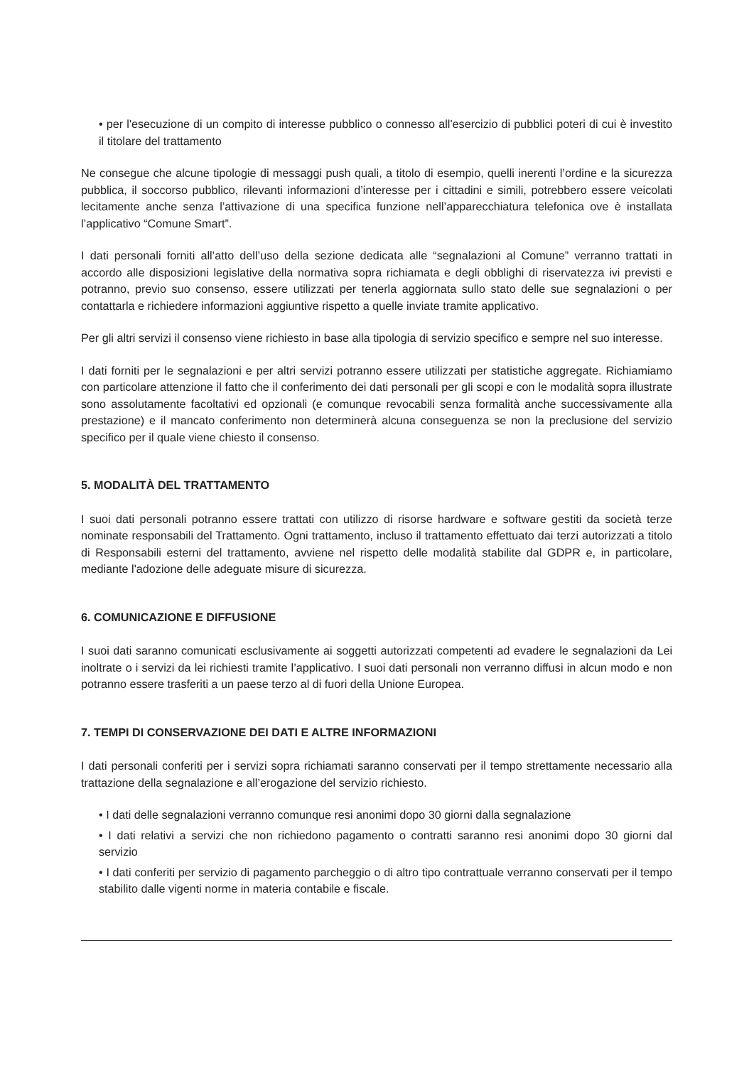• per l'esecuzione di un compito di interesse pubblico o connesso all'esercizio di pubblici poteri di cui è investito il titolare del trattamento
Ne consegue che alcune tipologie di messaggi push quali, a titolo di esempio, quelli inerenti l’ordine e la sicurezza pubblica, il soccorso pubblico, rilevanti informazioni d’interesse per i cittadini e simili, potrebbero essere veicolati lecitamente anche senza l’attivazione di una specifica funzione nell’apparecchiatura telefonica ove è installata l’applicativo “Comune Smart”.
I dati personali forniti all’atto dell’uso della sezione dedicata alle “segnalazioni al Comune” verranno trattati in accordo alle disposizioni legislative della normativa sopra richiamata e degli obblighi di riservatezza ivi previsti e potranno, previo suo consenso, essere utilizzati per tenerla aggiornata sullo stato delle sue segnalazioni o per contattarla e richiedere informazioni aggiuntive rispetto a quelle inviate tramite applicativo.
Per gli altri servizi il consenso viene richiesto in base alla tipologia di servizio specifico e sempre nel suo interesse.
I dati forniti per le segnalazioni e per altri servizi potranno essere utilizzati per statistiche aggregate. Richiamiamo con particolare attenzione il fatto che il conferimento dei dati personali per gli scopi e con le modalità sopra illustrate sono assolutamente facoltativi ed opzionali (e comunque revocabili senza formalità anche successivamente alla prestazione) e il mancato conferimento non determinerà alcuna conseguenza se non la preclusione del servizio specifico per il quale viene chiesto il consenso.
5. MODALITÀ DEL TRATTAMENTO
I suoi dati personali potranno essere trattati con utilizzo di risorse hardware e software gestiti da società terze nominate responsabili del Trattamento. Ogni trattamento, incluso il trattamento effettuato dai terzi autorizzati a titolo di Responsabili esterni del trattamento, avviene nel rispetto delle modalità stabilite dal GDPR e, in particolare, mediante l'adozione delle adeguate misure di sicurezza.
6. COMUNICAZIONE E DIFFUSIONE
I suoi dati saranno comunicati esclusivamente ai soggetti autorizzati competenti ad evadere le segnalazioni da Lei inoltrate o i servizi da lei richiesti tramite l’applicativo. I suoi dati personali non verranno diffusi in alcun modo e non potranno essere trasferiti a un paese terzo al di fuori della Unione Europea.
7. TEMPI DI CONSERVAZIONE DEI DATI E ALTRE INFORMAZIONI
I dati personali conferiti per i servizi sopra richiamati saranno conservati per il tempo strettamente necessario alla trattazione della segnalazione e all’erogazione del servizio richiesto.
• I dati delle segnalazioni verranno comunque resi anonimi dopo 30 giorni dalla segnalazione
• I dati relativi a servizi che non richiedono pagamento o contratti saranno resi anonimi dopo 30 giorni dal servizio
• I dati conferiti per servizio di pagamento parcheggio o di altro tipo contrattuale verranno conservati per il tempo stabilito dalle vigenti norme in materia contabile e fiscale.